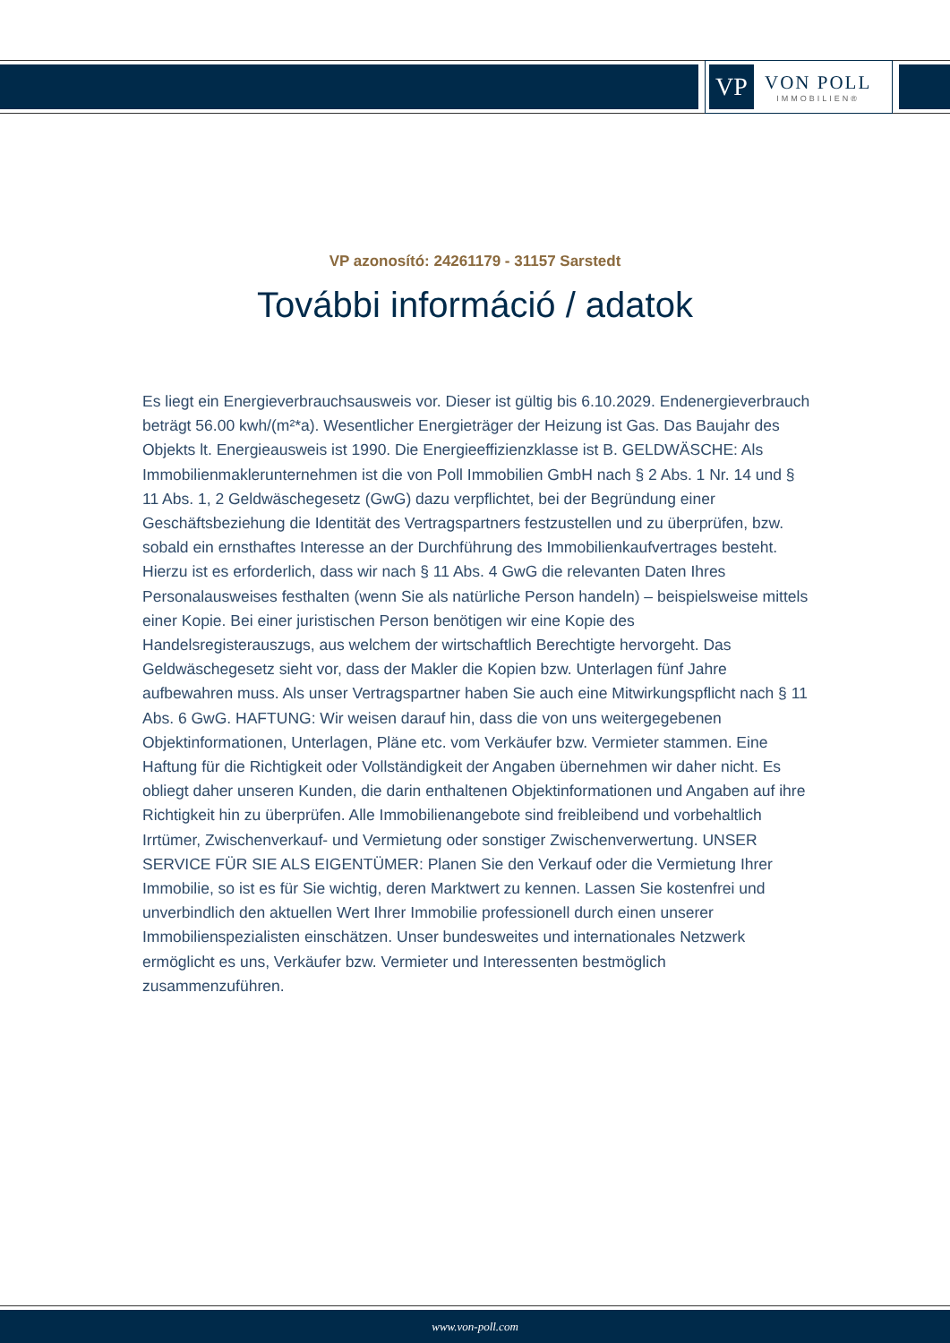VP
VON POLL
IMMOBILIEN®
VP azonosító: 24261179 - 31157 Sarstedt
További információ / adatok
Es liegt ein Energieverbrauchsausweis vor. Dieser ist gültig bis 6.10.2029. Endenergieverbrauch beträgt 56.00 kwh/(m²*a). Wesentlicher Energieträger der Heizung ist Gas. Das Baujahr des Objekts lt. Energieausweis ist 1990. Die Energieeffizienzklasse ist B. GELDWÄSCHE: Als Immobilienmaklerunternehmen ist die von Poll Immobilien GmbH nach § 2 Abs. 1 Nr. 14 und § 11 Abs. 1, 2 Geldwäschegesetz (GwG) dazu verpflichtet, bei der Begründung einer Geschäftsbeziehung die Identität des Vertragspartners festzustellen und zu überprüfen, bzw. sobald ein ernsthaftes Interesse an der Durchführung des Immobilienkaufvertrages besteht. Hierzu ist es erforderlich, dass wir nach § 11 Abs. 4 GwG die relevanten Daten Ihres Personalausweises festhalten (wenn Sie als natürliche Person handeln) – beispielsweise mittels einer Kopie. Bei einer juristischen Person benötigen wir eine Kopie des Handelsregisterauszugs, aus welchem der wirtschaftlich Berechtigte hervorgeht. Das Geldwäschegesetz sieht vor, dass der Makler die Kopien bzw. Unterlagen fünf Jahre aufbewahren muss. Als unser Vertragspartner haben Sie auch eine Mitwirkungspflicht nach § 11 Abs. 6 GwG. HAFTUNG: Wir weisen darauf hin, dass die von uns weitergegebenen Objektinformationen, Unterlagen, Pläne etc. vom Verkäufer bzw. Vermieter stammen. Eine Haftung für die Richtigkeit oder Vollständigkeit der Angaben übernehmen wir daher nicht. Es obliegt daher unseren Kunden, die darin enthaltenen Objektinformationen und Angaben auf ihre Richtigkeit hin zu überprüfen. Alle Immobilienangebote sind freibleibend und vorbehaltlich Irrtümer, Zwischenverkauf- und Vermietung oder sonstiger Zwischenverwertung. UNSER SERVICE FÜR SIE ALS EIGENTÜMER: Planen Sie den Verkauf oder die Vermietung Ihrer Immobilie, so ist es für Sie wichtig, deren Marktwert zu kennen. Lassen Sie kostenfrei und unverbindlich den aktuellen Wert Ihrer Immobilie professionell durch einen unserer Immobilienspezialisten einschätzen. Unser bundesweites und internationales Netzwerk ermöglicht es uns, Verkäufer bzw. Vermieter und Interessenten bestmöglich zusammenzuführen.
www.von-poll.com